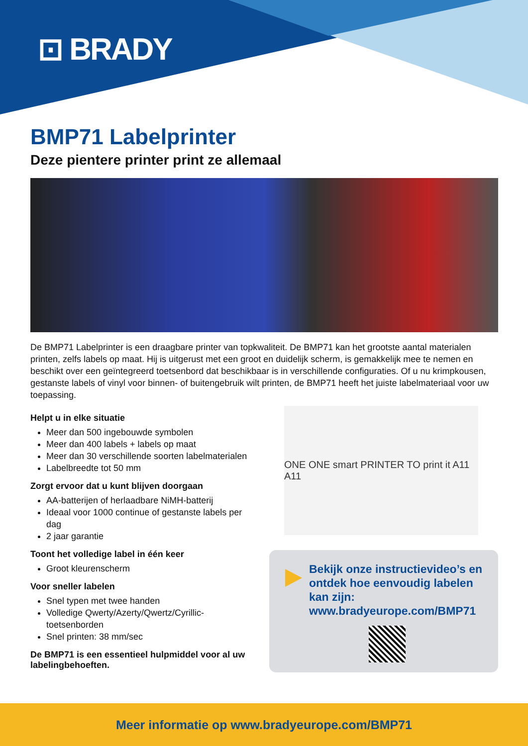⊡ BRADY
BMP71 Labelprinter
Deze pientere printer print ze allemaal
De BMP71 Labelprinter is een draagbare printer van topkwaliteit. De BMP71 kan het grootste aantal materialen printen, zelfs labels op maat. Hij is uitgerust met een groot en duidelijk scherm, is gemakkelijk mee te nemen en beschikt over een geïntegreerd toetsenbord dat beschikbaar is in verschillende configuraties. Of u nu krimpkousen, gestanste labels of vinyl voor binnen- of buitengebruik wilt printen, de BMP71 heeft het juiste labelmateriaal voor uw toepassing.
Helpt u in elke situatie
Meer dan 500 ingebouwde symbolen
Meer dan 400 labels + labels op maat
Meer dan 30 verschillende soorten labelmaterialen
Labelbreedte tot 50 mm
Zorgt ervoor dat u kunt blijven doorgaan
AA-batterijen of herlaadbare NiMH-batterij
Ideaal voor 1000 continue of gestanste labels per dag
2 jaar garantie
Toont het volledige label in één keer
Groot kleurenscherm
Voor sneller labelen
Snel typen met twee handen
Volledige Qwerty/Azerty/Qwertz/Cyrillic-toetsenborden
Snel printen: 38 mm/sec
De BMP71 is een essentieel hulpmiddel voor al uw labelingbehoeften.
ONE ONE smart PRINTER TO print it A11 A11
Bekijk onze instructievideo’s en ontdek hoe eenvoudig labelen kan zijn: www.bradyeurope.com/BMP71
Meer informatie op www.bradyeurope.com/BMP71